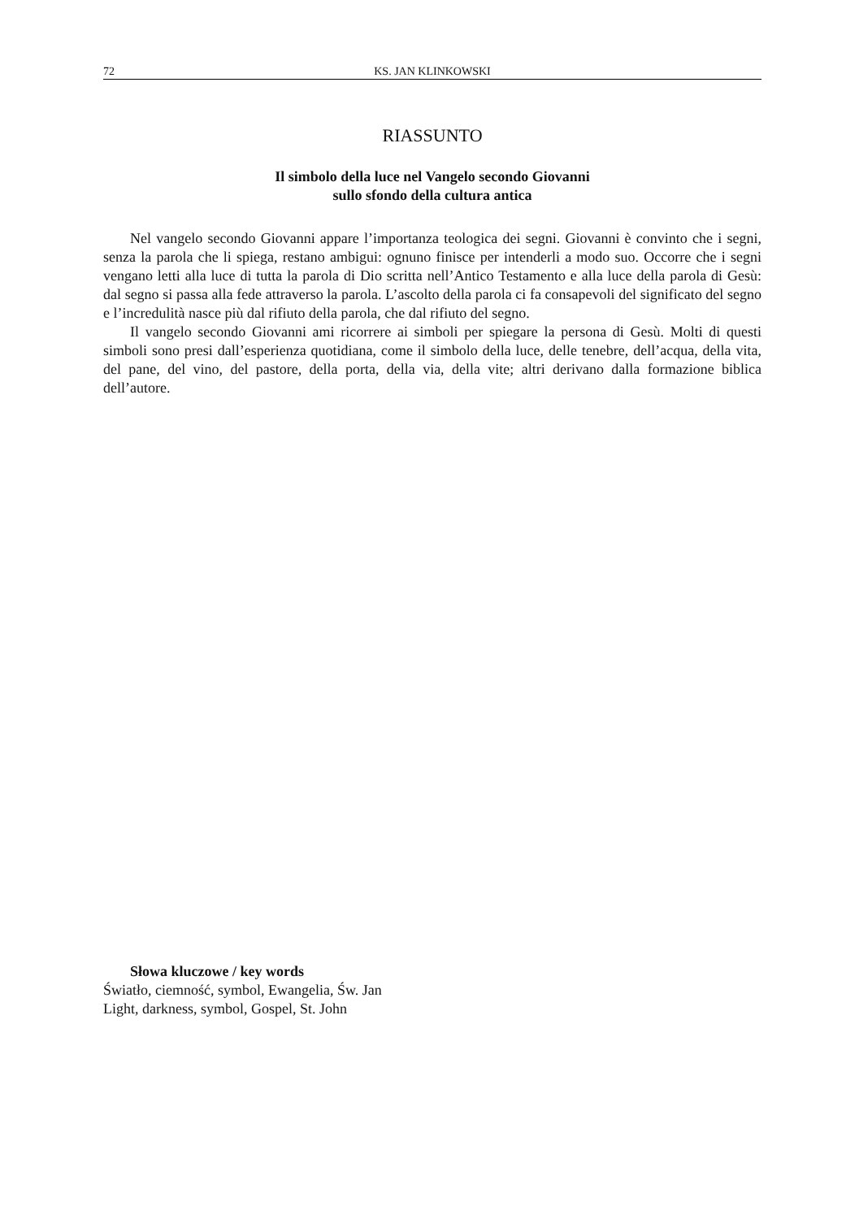72 KS. JAN KLINKOWSKI
RIASSUNTO
Il simbolo della luce nel Vangelo secondo Giovanni
sullo sfondo della cultura antica
Nel vangelo secondo Giovanni appare l’importanza teologica dei segni. Giovanni è convinto che i segni, senza la parola che li spiega, restano ambigui: ognuno finisce per intenderli a modo suo. Occorre che i segni vengano letti alla luce di tutta la parola di Dio scritta nell’Antico Testamento e alla luce della parola di Gesù: dal segno si passa alla fede attraverso la parola. L’ascolto della parola ci fa consapevoli del significato del segno e l’incredulità nasce più dal rifiuto della parola, che dal rifiuto del segno.
Il vangelo secondo Giovanni ami ricorrere ai simboli per spiegare la persona di Gesù. Molti di questi simboli sono presi dall’esperienza quotidiana, come il simbolo della luce, delle tenebre, dell’acqua, della vita, del pane, del vino, del pastore, della porta, della via, della vite; altri derivano dalla formazione biblica dell’autore.
Słowa kluczowe / key words
Światło, ciemność, symbol, Ewangelia, Św. Jan
Light, darkness, symbol, Gospel, St. John